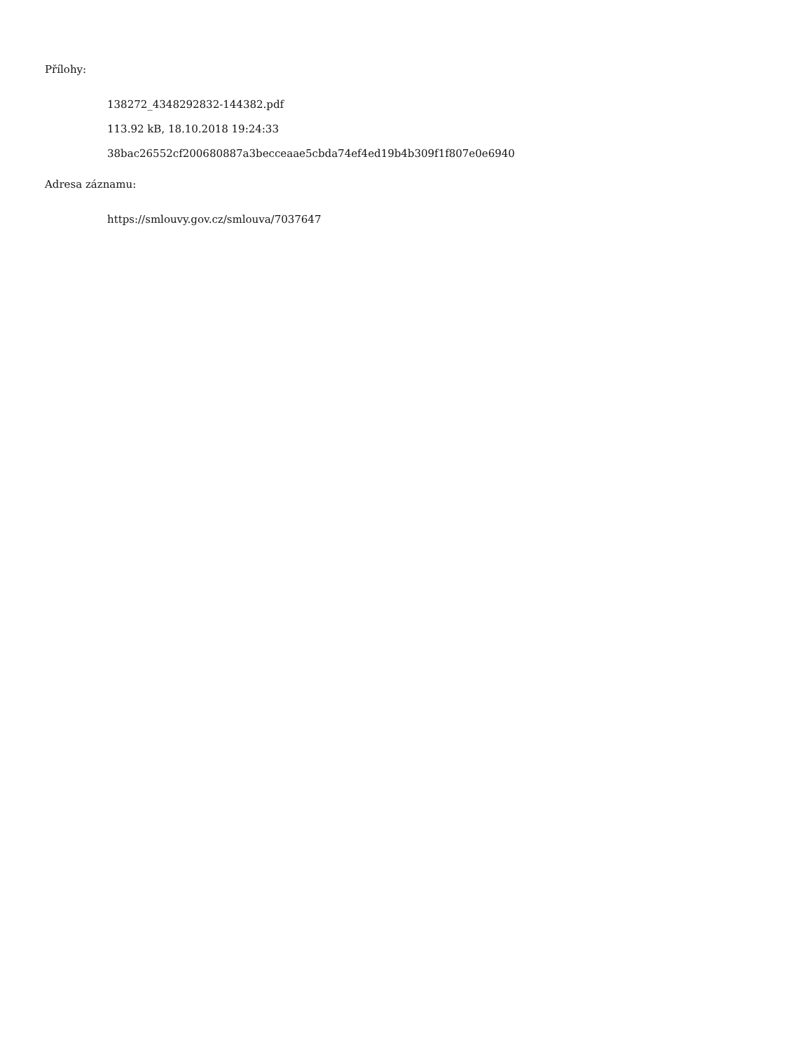Přílohy:
138272_4348292832-144382.pdf
113.92 kB, 18.10.2018 19:24:33
38bac26552cf200680887a3becceaae5cbda74ef4ed19b4b309f1f807e0e6940
Adresa záznamu:
https://smlouvy.gov.cz/smlouva/7037647